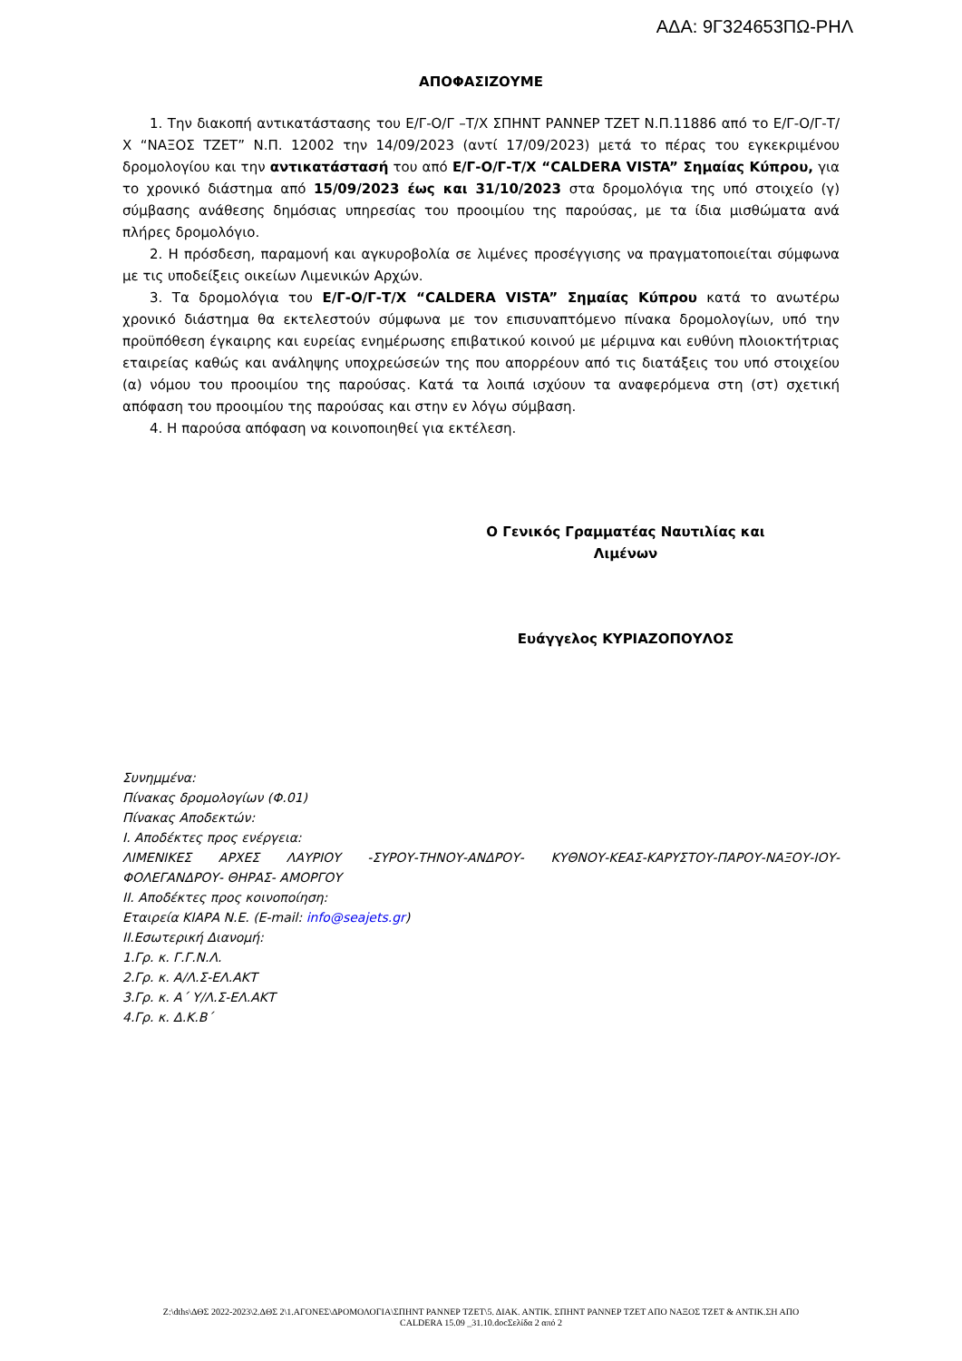ΑΔΑ: 9Γ324653ΠΩ-ΡΗΛ
ΑΠΟΦΑΣΙΖΟΥΜΕ
1. Την διακοπή αντικατάστασης του Ε/Γ-Ο/Γ –Τ/Χ ΣΠΗΝΤ ΡΑΝΝΕΡ ΤΖΕΤ Ν.Π.11886 από το Ε/Γ-Ο/Γ-Τ/Χ “ΝΑΞΟΣ ΤΖΕΤ” Ν.Π. 12002 την 14/09/2023 (αντί 17/09/2023) μετά το πέρας του εγκεκριμένου δρομολογίου και την αντικατάστασή του από Ε/Γ-Ο/Γ-Τ/Χ “CALDERA VISTA” Σημαίας Κύπρου, για το χρονικό διάστημα από 15/09/2023 έως και 31/10/2023 στα δρομολόγια της υπό στοιχείο (γ) σύμβασης ανάθεσης δημόσιας υπηρεσίας του προοιμίου της παρούσας, με τα ίδια μισθώματα ανά πλήρες δρομολόγιο.
2. Η πρόσδεση, παραμονή και αγκυροβολία σε λιμένες προσέγγισης να πραγματοποιείται σύμφωνα με τις υποδείξεις οικείων Λιμενικών Αρχών.
3. Τα δρομολόγια του Ε/Γ-Ο/Γ-Τ/Χ “CALDERA VISTA” Σημαίας Κύπρου κατά το ανωτέρω χρονικό διάστημα θα εκτελεστούν σύμφωνα με τον επισυναπτόμενο πίνακα δρομολογίων, υπό την προϋπόθεση έγκαιρης και ευρείας ενημέρωσης επιβατικού κοινού με μέριμνα και ευθύνη πλοιοκτήτριας εταιρείας καθώς και ανάληψης υποχρεώσεών της που απορρέουν από τις διατάξεις του υπό στοιχείου (α) νόμου του προοιμίου της παρούσας. Κατά τα λοιπά ισχύουν τα αναφερόμενα στη (στ) σχετική απόφαση του προοιμίου της παρούσας και στην εν λόγω σύμβαση.
4. Η παρούσα απόφαση να κοινοποιηθεί για εκτέλεση.
Ο Γενικός Γραμματέας Ναυτιλίας και
Λιμένων
Ευάγγελος ΚΥΡΙΑΖΟΠΟΥΛΟΣ
Συνημμένα:
Πίνακας δρομολογίων (Φ.01)
Πίνακας Αποδεκτών:
Ι. Αποδέκτες προς ενέργεια:
ΛΙΜΕΝΙΚΕΣ ΑΡΧΕΣ ΛΑΥΡΙΟΥ -ΣΥΡΟΥ-ΤΗΝΟΥ-ΑΝΔΡΟΥ- ΚΥΘΝΟΥ-ΚΕΑΣ-ΚΑΡΥΣΤΟΥ-ΠΑΡΟΥ-ΝΑΞΟΥ-ΙΟΥ-ΦΟΛΕΓΑΝΔΡΟΥ- ΘΗΡΑΣ- ΑΜΟΡΓΟΥ
ΙΙ. Αποδέκτες προς κοινοποίηση:
Εταιρεία ΚΙΑΡΑ Ν.Ε. (E-mail: info@seajets.gr)
ΙΙ.Εσωτερική Διανομή:
1.Γρ. κ. Γ.Γ.Ν.Λ.
2.Γρ. κ. Α/Λ.Σ-ΕΛ.ΑΚΤ
3.Γρ. κ. Α΄ Υ/Λ.Σ-ΕΛ.ΑΚΤ
4.Γρ. κ. Δ.Κ.Β΄
Z:\dths\ΔΘΣ 2022-2023\2.ΔΘΣ 2\1.ΑΓΟΝΕΣ\ΔΡΟΜΟΛΟΓΙΑ\ΣΠΗΝΤ ΡΑΝΝΕΡ ΤΖΕΤ\5. ΔΙΑΚ. ΑΝΤΙΚ. ΣΠΗΝΤ ΡΑΝΝΕΡ ΤΖΕΤ ΑΠΟ ΝΑΞΟΣ ΤΖΕΤ & ΑΝΤΙΚ.ΣΗ ΑΠΟ
CALDERA 15.09 _31.10.docΣελίδα 2 από 2